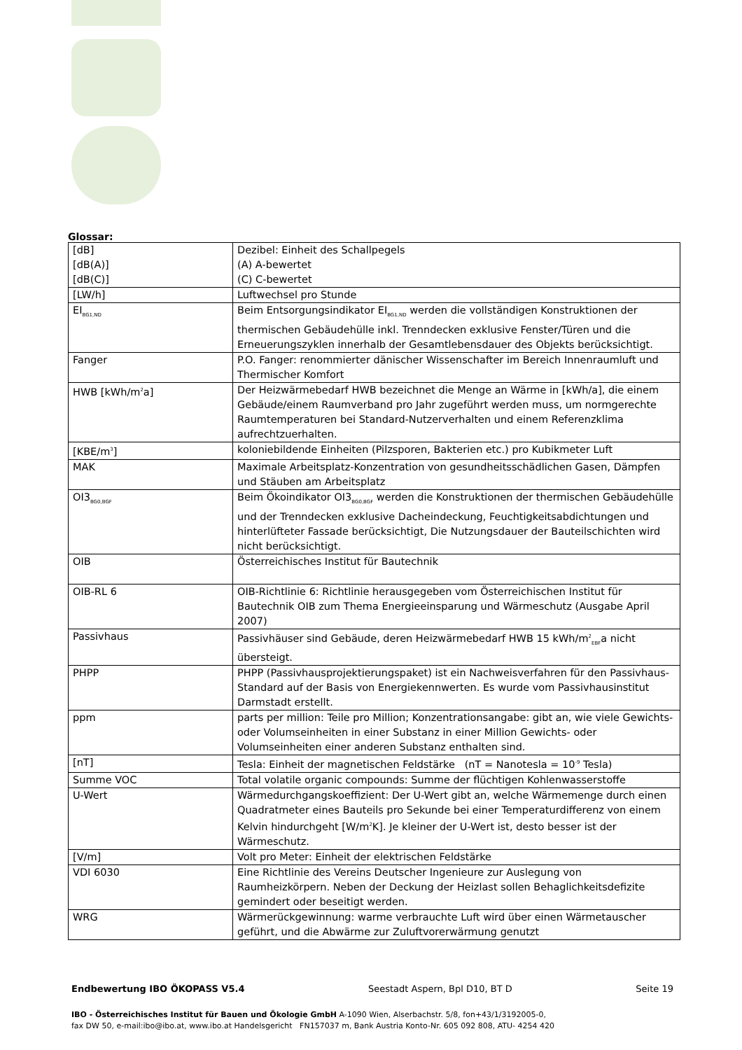Glossar:
| [dB] [dB(A)] [dB(C)] | Dezibel: Einheit des Schallpegels (A) A-bewertet (C) C-bewertet |
| [LW/h] | Luftwechsel pro Stunde |
| EI<sub>BG1,ND</sub> | Beim Entsorgungsindikator EI<sub>BG1,ND</sub> werden die vollständigen Konstruktionen der thermischen Gebäudehülle inkl. Trenndecken exklusive Fenster/Türen und die Erneuerungszyklen innerhalb der Gesamtlebensdauer des Objekts berücksichtigt. |
| Fanger | P.O. Fanger: renommierter dänischer Wissenschafter im Bereich Innenraumluft und Thermischer Komfort |
| HWB [kWh/m<sup>2</sup>a] | Der Heizwärmebedarf HWB bezeichnet die Menge an Wärme in [kWh/a], die einem Gebäude/einem Raumverband pro Jahr zugeführt werden muss, um normgerechte Raumtemperaturen bei Standard-Nutzerverhalten und einem Referenzklima aufrechtzuerhalten. |
| [KBE/m<sup>3</sup>] | koloniebildende Einheiten (Pilzsporen, Bakterien etc.) pro Kubikmeter Luft |
| MAK | Maximale Arbeitsplatz-Konzentration von gesundheitsschädlichen Gasen, Dämpfen und Stäuben am Arbeitsplatz |
| OI3<sub>BG0,BGF</sub> | Beim Ökoindikator OI3<sub>BG0,BGF</sub> werden die Konstruktionen der thermischen Gebäudehülle und der Trenndecken exklusive Dacheindeckung, Feuchtigkeitsabdichtungen und hinterlüfteter Fassade berücksichtigt, Die Nutzungsdauer der Bauteilschichten wird nicht berücksichtigt. |
| OIB | Österreichisches Institut für Bautechnik |
| OIB-RL 6 | OIB-Richtlinie 6: Richtlinie herausgegeben vom Österreichischen Institut für Bautechnik OIB zum Thema Energieeinsparung und Wärmeschutz (Ausgabe April 2007) |
| Passivhaus | Passivhäuser sind Gebäude, deren Heizwärmebedarf HWB 15 kWh/m<sup>2</sup><sub>EBF</sub>a nicht übersteigt. |
| PHPP | PHPP (Passivhausprojektierungspaket) ist ein Nachweisverfahren für den Passivhaus-Standard auf der Basis von Energiekennwerten. Es wurde vom Passivhausinstitut Darmstadt erstellt. |
| ppm | parts per million: Teile pro Million; Konzentrationsangabe: gibt an, wie viele Gewichts- oder Volumseinheiten in einer Substanz in einer Million Gewichts- oder Volumseinheiten einer anderen Substanz enthalten sind. |
| [nT] | Tesla: Einheit der magnetischen Feldstärke (nT = Nanotesla = 10<sup>-9</sup> Tesla) |
| Summe VOC | Total volatile organic compounds: Summe der flüchtigen Kohlenwasserstoffe |
| U-Wert | Wärmedurchgangskoeffizient: Der U-Wert gibt an, welche Wärmemenge durch einen Quadratmeter eines Bauteils pro Sekunde bei einer Temperaturdifferenz von einem Kelvin hindurchgeht [W/m<sup>2</sup>K]. Je kleiner der U-Wert ist, desto besser ist der Wärmeschutz. |
| [V/m] | Volt pro Meter: Einheit der elektrischen Feldstärke |
| VDI 6030 | Eine Richtlinie des Vereins Deutscher Ingenieure zur Auslegung von Raumheizkörpern. Neben der Deckung der Heizlast sollen Behaglichkeitsdefizite gemindert oder beseitigt werden. |
| WRG | Wärmerückgewinnung: warme verbrauchte Luft wird über einen Wärmetauscher geführt, und die Abwärme zur Zuluftvorerwärmung genutzt |
Endbewertung IBO ÖKOPASS V5.4 Seestadt Aspern, Bpl D10, BT D Seite 19
IBO - Österreichisches Institut für Bauen und Ökologie GmbH A-1090 Wien, Alserbachstr. 5/8, fon+43/1/3192005-0,
fax DW 50, e-mail:ibo@ibo.at, www.ibo.at Handelsgericht FN157037 m, Bank Austria Konto-Nr. 605 092 808, ATU- 4254 420